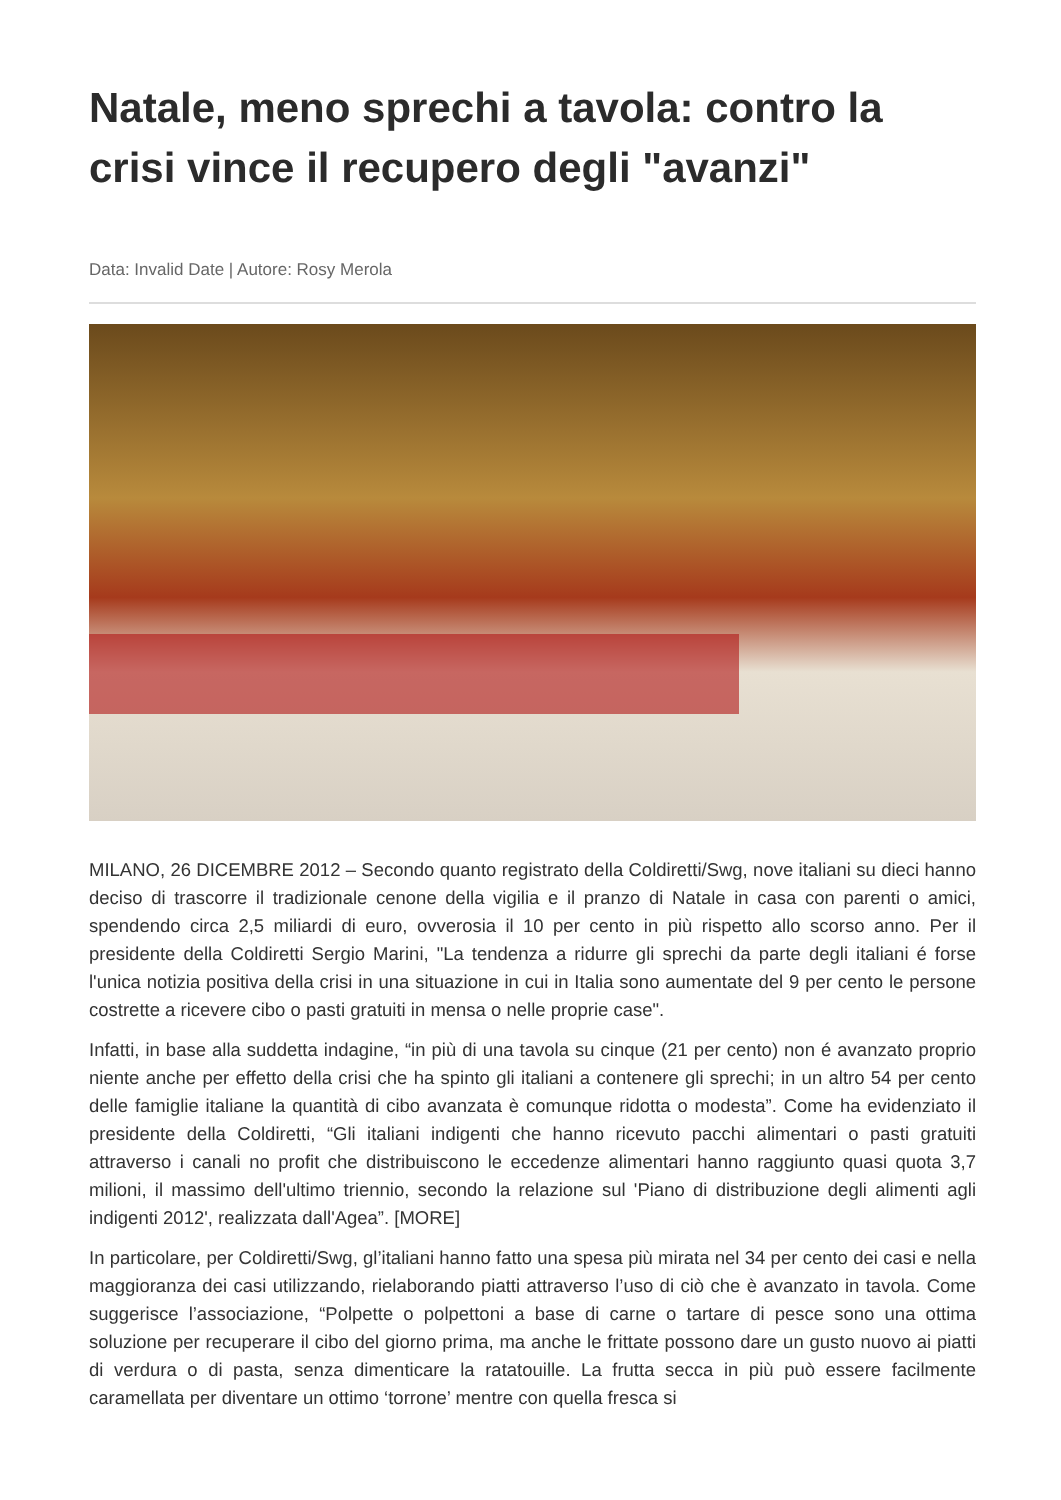Natale, meno sprechi a tavola: contro la crisi vince il recupero degli "avanzi"
Data: Invalid Date | Autore: Rosy Merola
MILANO, 26 DICEMBRE 2012 – Secondo quanto registrato della Coldiretti/Swg, nove italiani su dieci hanno deciso di trascorre il tradizionale cenone della vigilia e il pranzo di Natale in casa con parenti o amici, spendendo circa 2,5 miliardi di euro, ovverosia il 10 per cento in più rispetto allo scorso anno. Per il presidente della Coldiretti Sergio Marini, "La tendenza a ridurre gli sprechi da parte degli italiani é forse l'unica notizia positiva della crisi in una situazione in cui in Italia sono aumentate del 9 per cento le persone costrette a ricevere cibo o pasti gratuiti in mensa o nelle proprie case".
Infatti, in base alla suddetta indagine, “in più di una tavola su cinque (21 per cento) non é avanzato proprio niente anche per effetto della crisi che ha spinto gli italiani a contenere gli sprechi; in un altro 54 per cento delle famiglie italiane la quantità di cibo avanzata è comunque ridotta o modesta”. Come ha evidenziato il presidente della Coldiretti, “Gli italiani indigenti che hanno ricevuto pacchi alimentari o pasti gratuiti attraverso i canali no profit che distribuiscono le eccedenze alimentari hanno raggiunto quasi quota 3,7 milioni, il massimo dell'ultimo triennio, secondo la relazione sul 'Piano di distribuzione degli alimenti agli indigenti 2012', realizzata dall'Agea”. [MORE]
In particolare, per Coldiretti/Swg, gl’italiani hanno fatto una spesa più mirata nel 34 per cento dei casi e nella maggioranza dei casi utilizzando, rielaborando piatti attraverso l’uso di ciò che è avanzato in tavola. Come suggerisce l’associazione, “Polpette o polpettoni a base di carne o tartare di pesce sono una ottima soluzione per recuperare il cibo del giorno prima, ma anche le frittate possono dare un gusto nuovo ai piatti di verdura o di pasta, senza dimenticare la ratatouille. La frutta secca in più può essere facilmente caramellata per diventare un ottimo ‘torrone’ mentre con quella fresca si